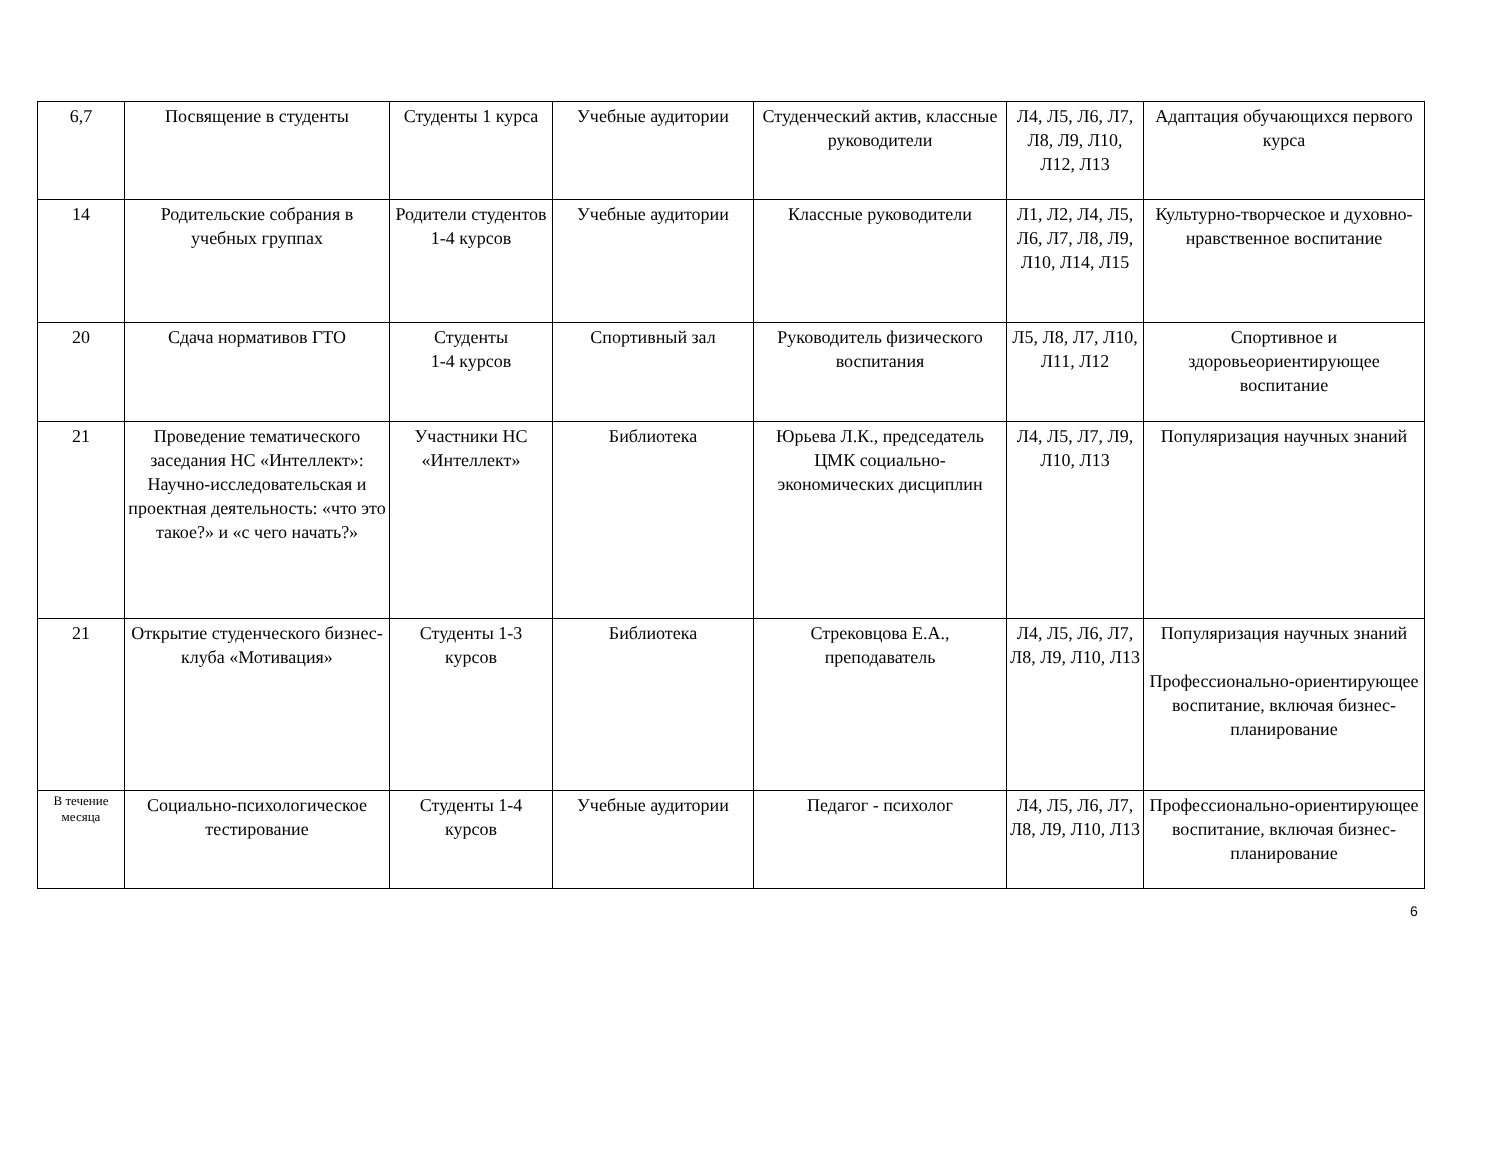| 6,7 | Посвящение в студенты | Студенты 1 курса | Учебные аудитории | Студенческий актив, классные руководители | Л4, Л5, Л6, Л7, Л8, Л9, Л10, Л12, Л13 | Адаптация обучающихся первого курса |
| 14 | Родительские собрания в учебных группах | Родители студентов 1-4 курсов | Учебные аудитории | Классные руководители | Л1, Л2, Л4, Л5, Л6, Л7, Л8, Л9, Л10, Л14, Л15 | Культурно-творческое и духовно-нравственное воспитание |
| 20 | Сдача нормативов ГТО | Студенты 1-4 курсов | Спортивный зал | Руководитель физического воспитания | Л5, Л8, Л7, Л10, Л11, Л12 | Спортивное и здоровьеориентирующее воспитание |
| 21 | Проведение тематического заседания НС «Интеллект»: Научно-исследовательская и проектная деятельность: «что это такое?» и «с чего начать?» | Участники НС «Интеллект» | Библиотека | Юрьева Л.К., председатель ЦМК социально-экономических дисциплин | Л4, Л5, Л7, Л9, Л10, Л13 | Популяризация научных знаний |
| 21 | Открытие студенческого бизнес-клуба «Мотивация» | Студенты 1-3 курсов | Библиотека | Стрековцова Е.А., преподаватель | Л4, Л5, Л6, Л7, Л8, Л9, Л10, Л13 | Популяризация научных знаний Профессионально-ориентирующее воспитание, включая бизнес-планирование |
| В течение месяца | Социально-психологическое тестирование | Студенты 1-4 курсов | Учебные аудитории | Педагог - психолог | Л4, Л5, Л6, Л7, Л8, Л9, Л10, Л13 | Профессионально-ориентирующее воспитание, включая бизнес-планирование |
6